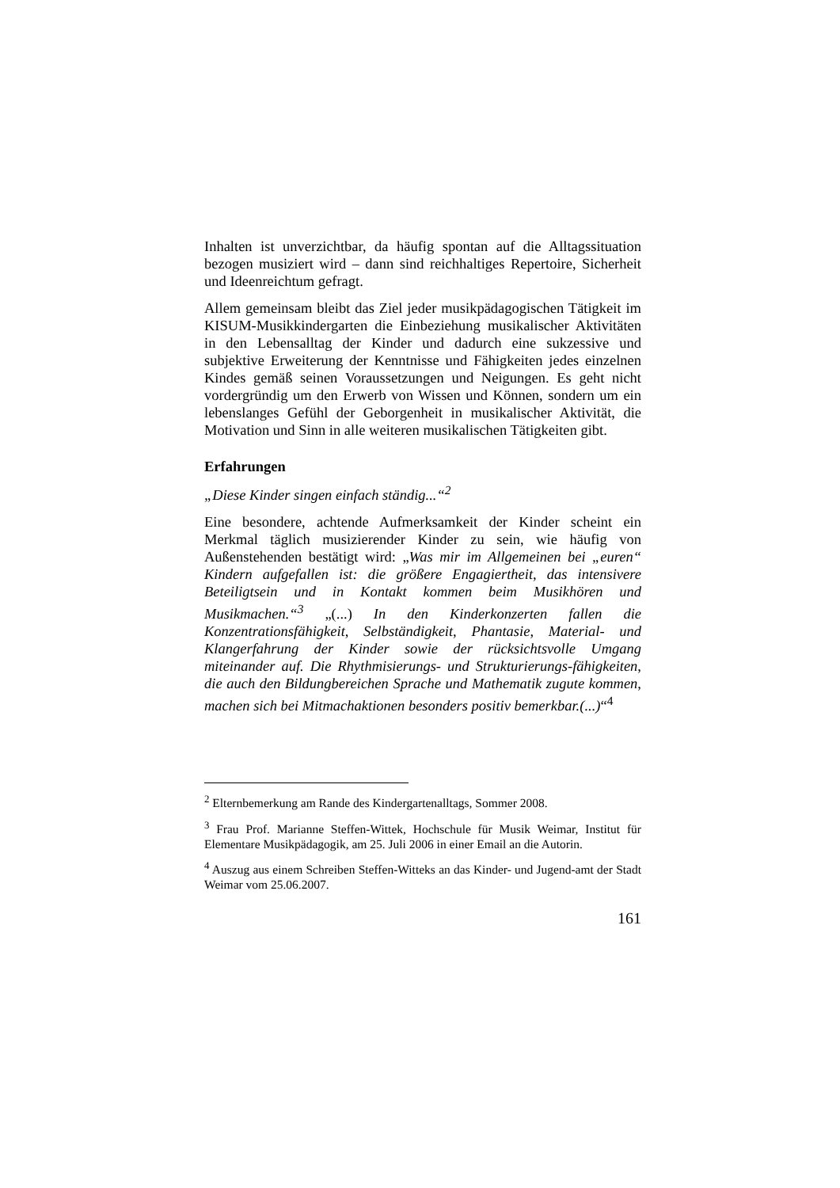Inhalten ist unverzichtbar, da häufig spontan auf die Alltagssituation bezogen musiziert wird – dann sind reichhaltiges Repertoire, Sicherheit und Ideenreichtum gefragt.
Allem gemeinsam bleibt das Ziel jeder musikpädagogischen Tätigkeit im KISUM-Musikkindergarten die Einbeziehung musikalischer Aktivitäten in den Lebensalltag der Kinder und dadurch eine sukzessive und subjektive Erweiterung der Kenntnisse und Fähigkeiten jedes einzelnen Kindes gemäß seinen Voraussetzungen und Neigungen. Es geht nicht vordergründig um den Erwerb von Wissen und Können, sondern um ein lebenslanges Gefühl der Geborgenheit in musikalischer Aktivität, die Motivation und Sinn in alle weiteren musikalischen Tätigkeiten gibt.
Erfahrungen
„Diese Kinder singen einfach ständig...“<sup>2</sup>
Eine besondere, achtende Aufmerksamkeit der Kinder scheint ein Merkmal täglich musizierender Kinder zu sein, wie häufig von Außenstehenden bestätigt wird: „Was mir im Allgemeinen bei „euren“ Kindern aufgefallen ist: die größere Engagiertheit, das intensivere Beteiligtsein und in Kontakt kommen beim Musikhören und Musikmachen.“<sup>3</sup> „(...) In den Kinderkonzerten fallen die Konzentrationsfähigkeit, Selbständigkeit, Phantasie, Material- und Klangerfahrung der Kinder sowie der rücksichtsvolle Umgang miteinander auf. Die Rhythmisierungs- und Strukturierungs-fähigkeiten, die auch den Bildungbereichen Sprache und Mathematik zugute kommen, machen sich bei Mitmachaktionen besonders positiv bemerkbar.(...)“<sup>4</sup>
<sup>2</sup> Elternbemerkung am Rande des Kindergartenalltags, Sommer 2008.
<sup>3</sup> Frau Prof. Marianne Steffen-Wittek, Hochschule für Musik Weimar, Institut für Elementare Musikpädagogik, am 25. Juli 2006 in einer Email an die Autorin.
<sup>4</sup> Auszug aus einem Schreiben Steffen-Witteks an das Kinder- und Jugend-amt der Stadt Weimar vom 25.06.2007.
161